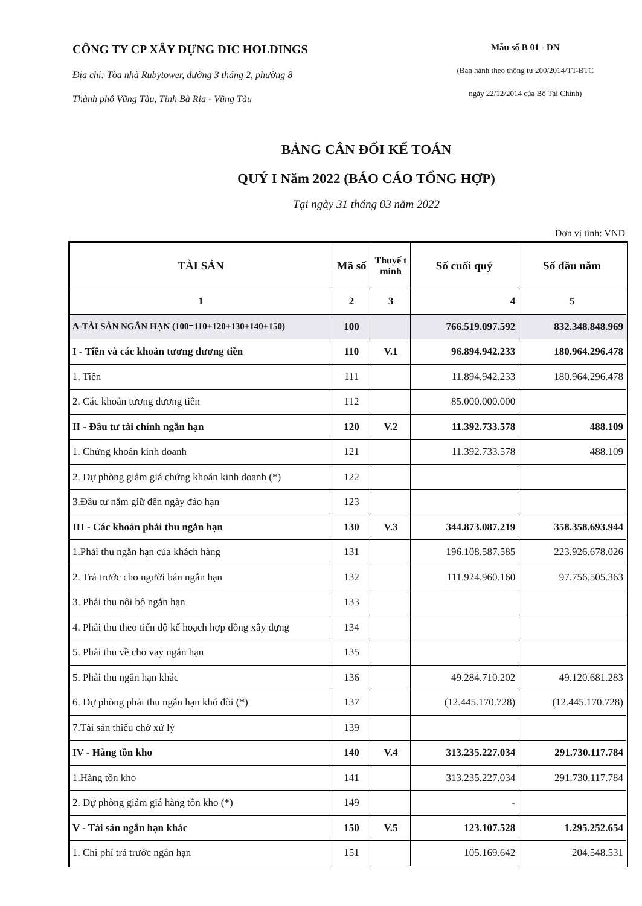CÔNG TY CP XÂY DỰNG DIC HOLDINGS
Địa chỉ: Tòa nhà Rubytower, đường 3 tháng 2, phường 8
Thành phố Vũng Tàu, Tỉnh Bà Rịa - Vũng Tàu
Mẫu số B 01 - DN
(Ban hành theo thông tư 200/2014/TT-BTC
ngày 22/12/2014 của Bộ Tài Chính)
BẢNG CÂN ĐỐI KẾ TOÁN
QUÝ I Năm 2022 (BÁO CÁO TỔNG HỢP)
Tại ngày 31 tháng 03 năm 2022
Đơn vị tính: VNĐ
| TÀI SẢN | Mã số | Thuyế t minh | Số cuối quý | Số đầu năm |
| --- | --- | --- | --- | --- |
| 1 | 2 | 3 | 4 | 5 |
| A-TÀI SẢN NGẮN HẠN (100=110+120+130+140+150) | 100 | | 766.519.097.592 | 832.348.848.969 |
| I - Tiền và các khoản tương đương tiền | 110 | V.1 | 96.894.942.233 | 180.964.296.478 |
| 1. Tiền | 111 | | 11.894.942.233 | 180.964.296.478 |
| 2. Các khoản tương đương tiền | 112 | | 85.000.000.000 | |
| II - Đầu tư tài chính ngắn hạn | 120 | V.2 | 11.392.733.578 | 488.109 |
| 1. Chứng khoán kinh doanh | 121 | | 11.392.733.578 | 488.109 |
| 2. Dự phòng giảm giá chứng khoán kinh doanh (*) | 122 | | | |
| 3.Đầu tư nắm giữ đến ngày đáo hạn | 123 | | | |
| III - Các khoản phải thu ngắn hạn | 130 | V.3 | 344.873.087.219 | 358.358.693.944 |
| 1.Phải thu ngắn hạn của khách hàng | 131 | | 196.108.587.585 | 223.926.678.026 |
| 2. Trả trước cho người bán ngắn hạn | 132 | | 111.924.960.160 | 97.756.505.363 |
| 3. Phải thu nội bộ ngắn hạn | 133 | | | |
| 4. Phải thu theo tiến độ kế hoạch hợp đồng xây dựng | 134 | | | |
| 5. Phải thu về cho vay ngắn hạn | 135 | | | |
| 5. Phải thu ngắn hạn khác | 136 | | 49.284.710.202 | 49.120.681.283 |
| 6. Dự phòng phải thu ngắn hạn khó đòi (*) | 137 | | (12.445.170.728) | (12.445.170.728) |
| 7.Tài sản thiếu chờ xử lý | 139 | | | |
| IV - Hàng tồn kho | 140 | V.4 | 313.235.227.034 | 291.730.117.784 |
| 1.Hàng tồn kho | 141 | | 313.235.227.034 | 291.730.117.784 |
| 2. Dự phòng giảm giá hàng tồn kho (*) | 149 | | - | |
| V - Tài sản ngắn hạn khác | 150 | V.5 | 123.107.528 | 1.295.252.654 |
| 1. Chi phí trả trước ngắn hạn | 151 | | 105.169.642 | 204.548.531 |